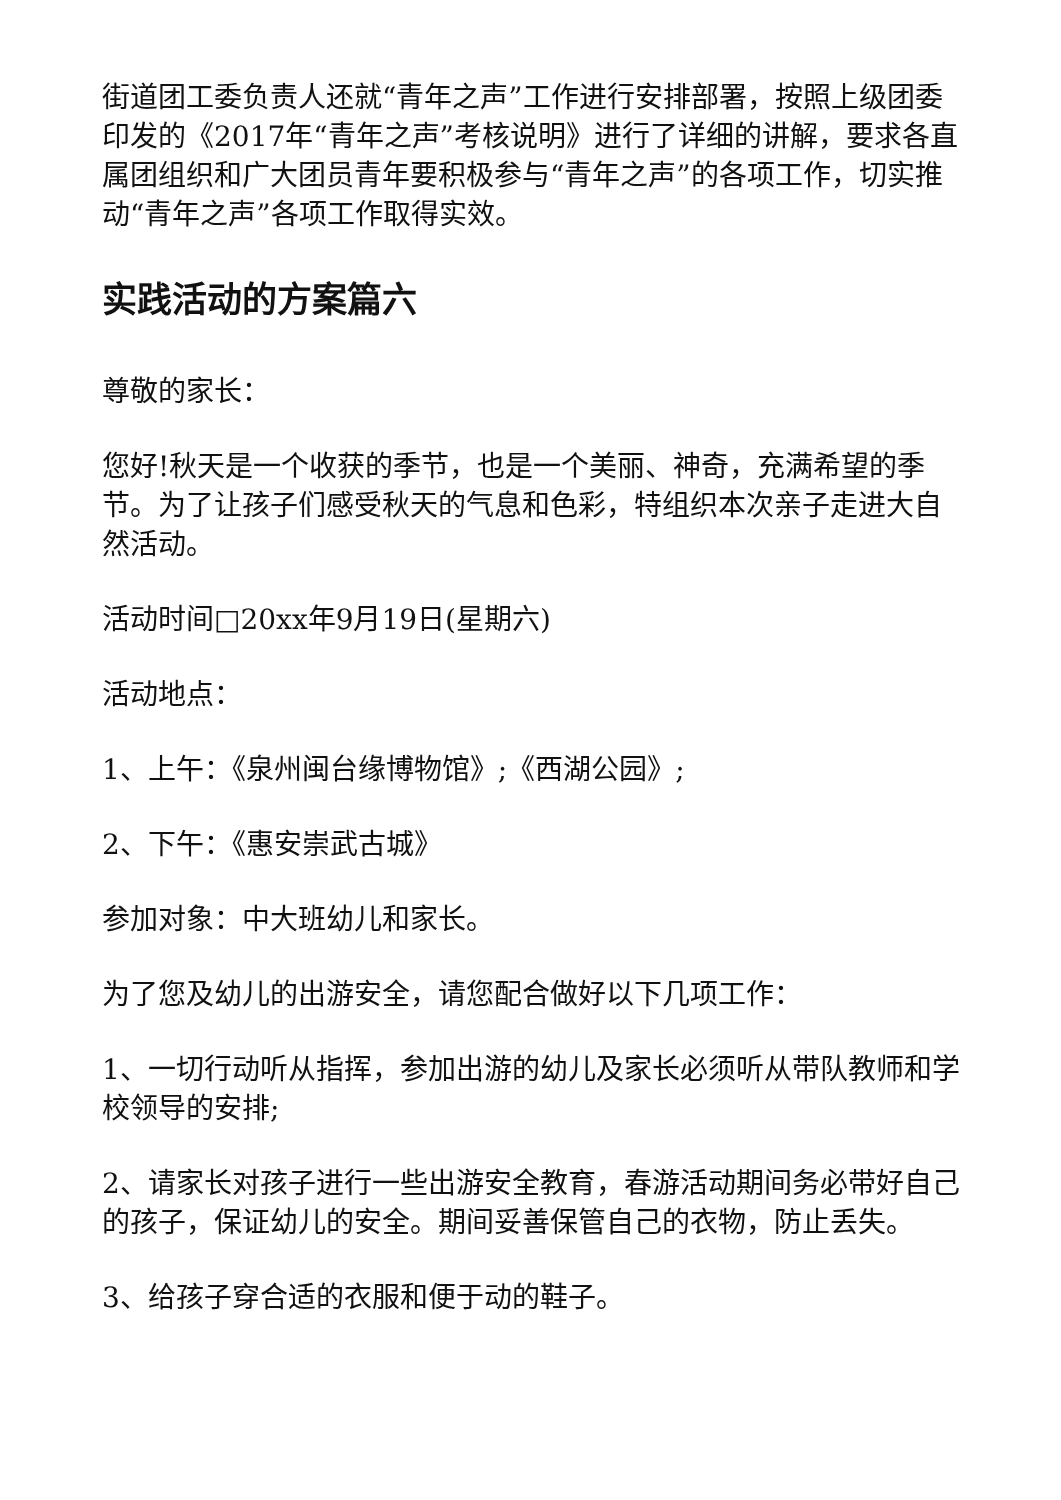街道团工委负责人还就“青年之声”工作进行安排部署，按照上级团委印发的《2017年“青年之声”考核说明》进行了详细的讲解，要求各直属团组织和广大团员青年要积极参与“青年之声”的各项工作，切实推动“青年之声”各项工作取得实效。
实践活动的方案篇六
尊敬的家长：
您好!秋天是一个收获的季节，也是一个美丽、神奇，充满希望的季节。为了让孩子们感受秋天的气息和色彩，特组织本次亲子走进大自然活动。
活动时间□20xx年9月19日(星期六)
活动地点：
1、上午：《泉州闽台缘博物馆》;《西湖公园》;
2、下午：《惠安崇武古城》
参加对象：中大班幼儿和家长。
为了您及幼儿的出游安全，请您配合做好以下几项工作：
1、一切行动听从指挥，参加出游的幼儿及家长必须听从带队教师和学校领导的安排;
2、请家长对孩子进行一些出游安全教育，春游活动期间务必带好自己的孩子，保证幼儿的安全。期间妥善保管自己的衣物，防止丢失。
3、给孩子穿合适的衣服和便于动的鞋子。